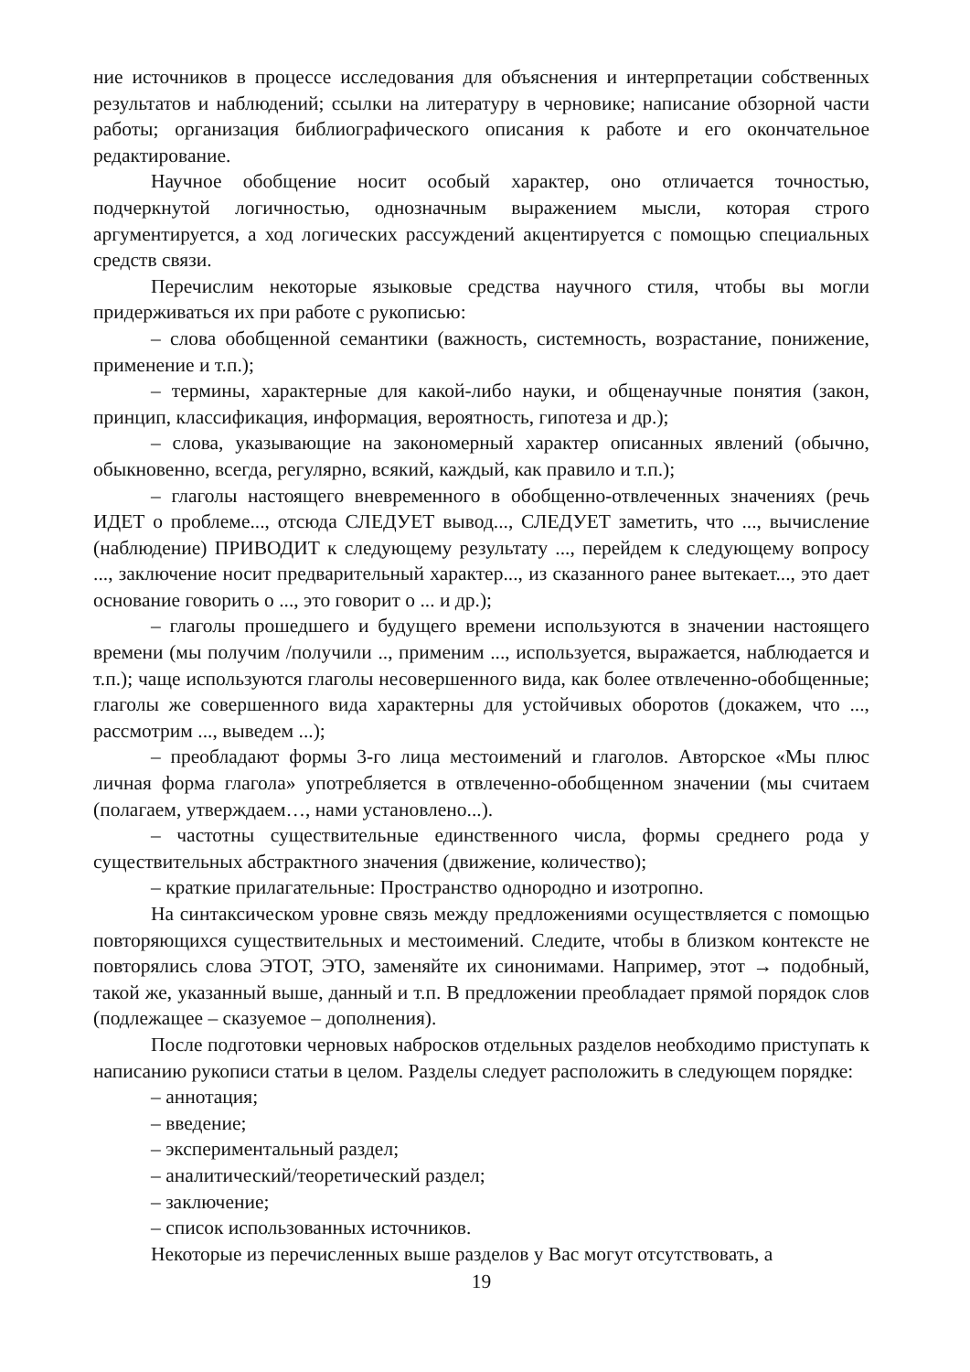ние источников в процессе исследования для объяснения и интерпретации собственных результатов и наблюдений; ссылки на литературу в черновике; написание обзорной части работы; организация библиографического описания к работе и его окончательное редактирование.
Научное обобщение носит особый характер, оно отличается точностью, подчеркнутой логичностью, однозначным выражением мысли, которая строго аргументируется, а ход логических рассуждений акцентируется с помощью специальных средств связи.
Перечислим некоторые языковые средства научного стиля, чтобы вы могли придерживаться их при работе с рукописью:
– слова обобщенной семантики (важность, системность, возрастание, понижение, применение и т.п.);
– термины, характерные для какой-либо науки, и общенаучные понятия (закон, принцип, классификация, информация, вероятность, гипотеза и др.);
– слова, указывающие на закономерный характер описанных явлений (обычно, обыкновенно, всегда, регулярно, всякий, каждый, как правило и т.п.);
– глаголы настоящего вневременного в обобщенно-отвлеченных значениях (речь ИДЕТ о проблеме..., отсюда СЛЕДУЕТ вывод..., СЛЕДУЕТ заметить, что ..., вычисление (наблюдение) ПРИВОДИТ к следующему результату ..., перейдем к следующему вопросу ..., заключение носит предварительный характер..., из сказанного ранее вытекает..., это дает основание говорить о ..., это говорит о ... и др.);
– глаголы прошедшего и будущего времени используются в значении настоящего времени (мы получим /получили .., применим ..., используется, выражается, наблюдается и т.п.); чаще используются глаголы несовершенного вида, как более отвлеченно-обобщенные; глаголы же совершенного вида характерны для устойчивых оборотов (докажем, что ..., рассмотрим ..., выведем ...);
– преобладают формы 3-го лица местоимений и глаголов. Авторское «Мы плюс личная форма глагола» употребляется в отвлеченно-обобщенном значении (мы считаем (полагаем, утверждаем…, нами установлено...).
– частотны существительные единственного числа, формы среднего рода у существительных абстрактного значения (движение, количество);
– краткие прилагательные: Пространство однородно и изотропно.
На синтаксическом уровне связь между предложениями осуществляется с помощью повторяющихся существительных и местоимений. Следите, чтобы в близком контексте не повторялись слова ЭТОТ, ЭТО, заменяйте их синонимами. Например, этот → подобный, такой же, указанный выше, данный и т.п. В предложении преобладает прямой порядок слов (подлежащее – сказуемое – дополнения).
После подготовки черновых набросков отдельных разделов необходимо приступать к написанию рукописи статьи в целом. Разделы следует расположить в следующем порядке:
– аннотация;
– введение;
– экспериментальный раздел;
– аналитический/теоретический раздел;
– заключение;
– список использованных источников.
Некоторые из перечисленных выше разделов у Вас могут отсутствовать, а
19